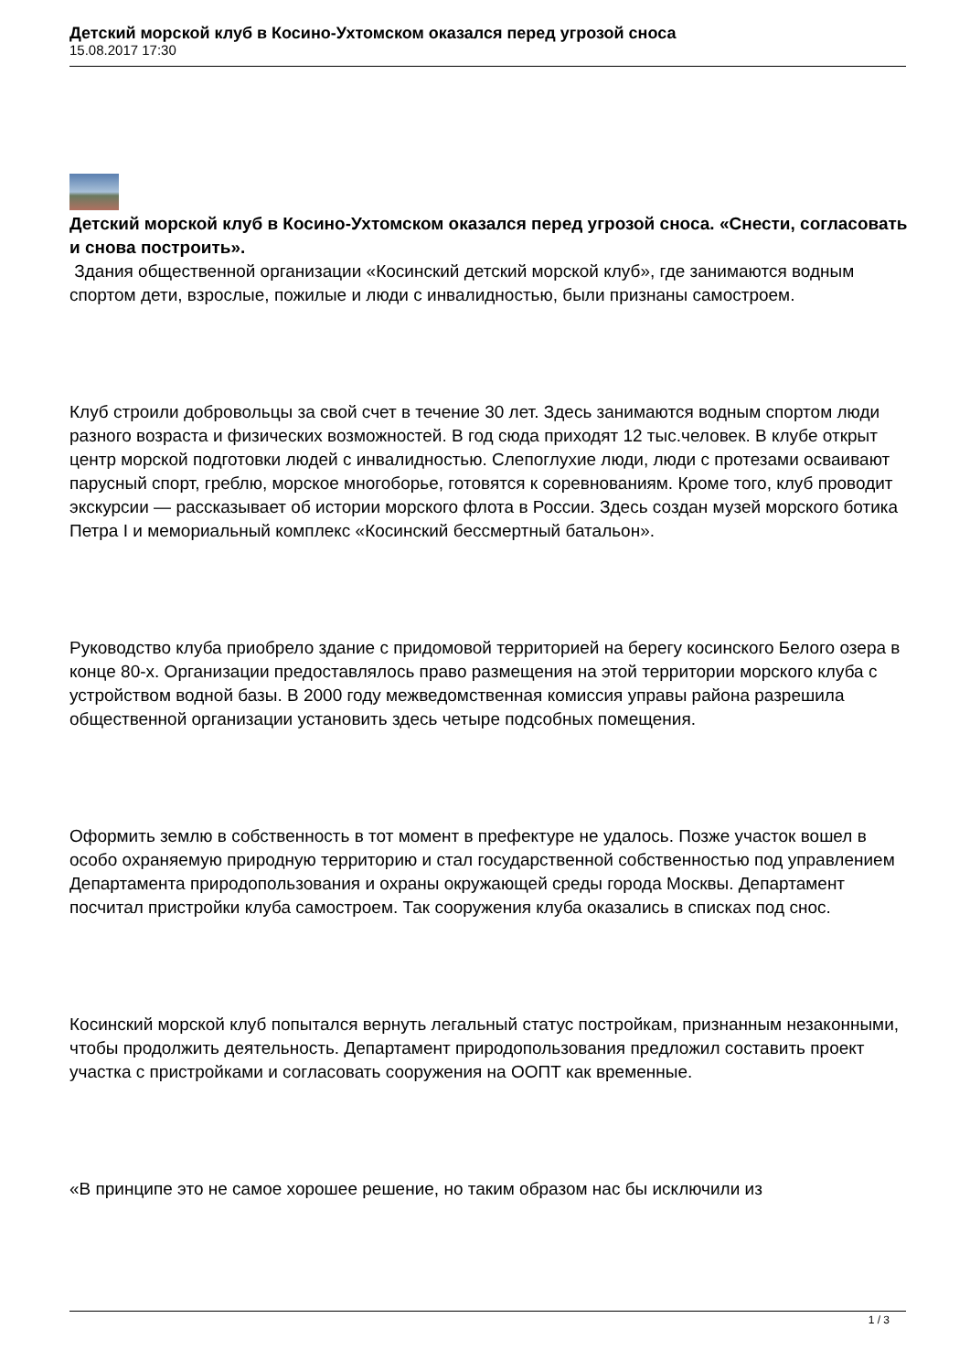Детский морской клуб в Косино-Ухтомском оказался перед угрозой сноса
15.08.2017 17:30
Детский морской клуб в Косино-Ухтомском оказался перед угрозой сноса. «Снести, согласовать и снова построить».
Здания общественной организации «Косинский детский морской клуб», где занимаются водным спортом дети, взрослые, пожилые и люди с инвалидностью, были признаны самостроем.
Клуб строили добровольцы за свой счет в течение 30 лет. Здесь занимаются водным спортом люди разного возраста и физических возможностей. В год сюда приходят 12 тыс.человек. В клубе открыт центр морской подготовки людей с инвалидностью. Слепоглухие люди, люди с протезами осваивают парусный спорт, греблю, морское многоборье, готовятся к соревнованиям. Кроме того, клуб проводит экскурсии — рассказывает об истории морского флота в России. Здесь создан музей морского ботика Петра I и мемориальный комплекс «Косинский бессмертный батальон».
Руководство клуба приобрело здание с придомовой территорией на берегу косинского Белого озера в конце 80-х. Организации предоставлялось право размещения на этой территории морского клуба с устройством водной базы. В 2000 году межведомственная комиссия управы района разрешила общественной организации установить здесь четыре подсобных помещения.
Оформить землю в собственность в тот момент в префектуре не удалось. Позже участок вошел в особо охраняемую природную территорию и стал государственной собственностью под управлением Департамента природопользования и охраны окружающей среды города Москвы. Департамент посчитал пристройки клуба самостроем. Так сооружения клуба оказались в списках под снос.
Косинский морской клуб попытался вернуть легальный статус постройкам, признанным незаконными, чтобы продолжить деятельность. Департамент природопользования предложил составить проект участка с пристройками и согласовать сооружения на ООПТ как временные.
«В принципе это не самое хорошее решение, но таким образом нас бы исключили из
1 / 3